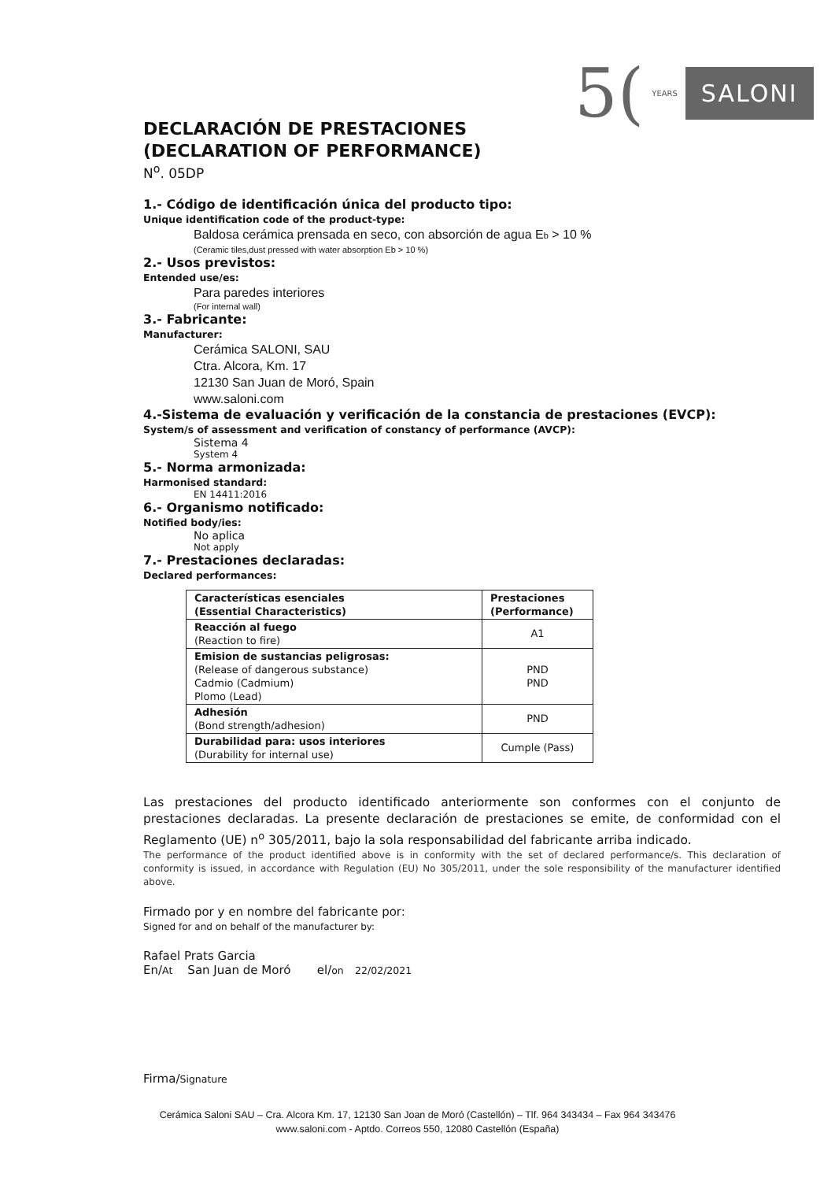5(YEARS SALONI
DECLARACIÓN DE PRESTACIONES
(DECLARATION OF PERFORMANCE)
N<sup>o</sup>. 05DP
1.- Código de identificación única del producto tipo:
Unique identification code of the product-type:
Baldosa cerámica prensada en seco, con absorción de agua Eb > 10 %
(Ceramic tiles,dust pressed with water absorption Eb > 10 %)
2.- Usos previstos:
Entended use/es:
Para paredes interiores
(For internal wall)
3.- Fabricante:
Manufacturer:
Cerámica SALONI, SAU
Ctra. Alcora, Km. 17
12130 San Juan de Moró, Spain
www.saloni.com
4.-Sistema de evaluación y verificación de la constancia de prestaciones (EVCP):
System/s of assessment and verification of constancy of performance (AVCP):
Sistema 4
System 4
5.- Norma armonizada:
Harmonised standard:
EN 14411:2016
6.- Organismo notificado:
Notified body/ies:
No aplica
Not apply
7.- Prestaciones declaradas:
Declared performances:
| Características esenciales (Essential Characteristics) | Prestaciones (Performance) |
| --- | --- |
| Reacción al fuego (Reaction to fire) | A1 |
| Emision de sustancias peligrosas: (Release of dangerous substance) Cadmio (Cadmium) Plomo (Lead) | PND PND |
| Adhesión (Bond strength/adhesion) | PND |
| Durabilidad para: usos interiores (Durability for internal use) | Cumple (Pass) |
Las prestaciones del producto identificado anteriormente son conformes con el conjunto de prestaciones declaradas. La presente declaración de prestaciones se emite, de conformidad con el Reglamento (UE) n<sup>o</sup> 305/2011, bajo la sola responsabilidad del fabricante arriba indicado.
The performance of the product identified above is in conformity with the set of declared performance/s. This declaration of conformity is issued, in accordance with Regulation (EU) No 305/2011, under the sole responsibility of the manufacturer identified above.
Firmado por y en nombre del fabricante por:
Signed for and on behalf of the manufacturer by:
Rafael Prats Garcia
En/At San Juan de Moró el/on 22/02/2021
Firma/Signature
Cerámica Saloni SAU – Cra. Alcora Km. 17, 12130 San Joan de Moró (Castellón) – Tlf. 964 343434 – Fax 964 343476
www.saloni.com - Aptdo. Correos 550, 12080 Castellón (España)